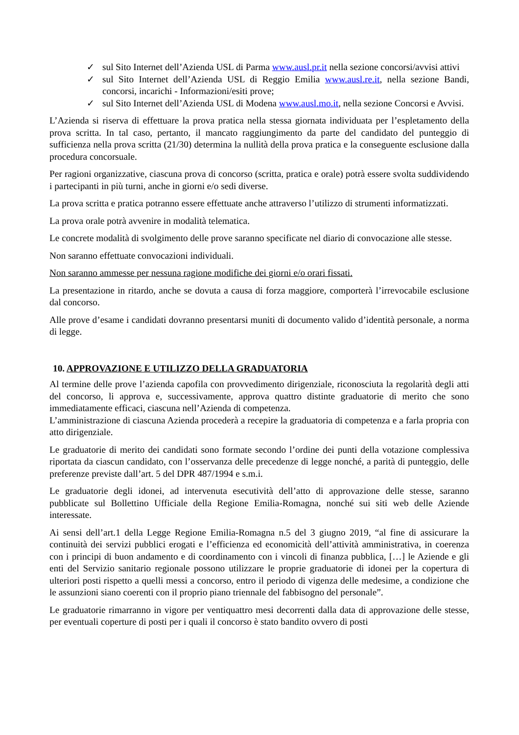✓ sul Sito Internet dell’Azienda USL di Parma www.ausl.pr.it nella sezione concorsi/avvisi attivi
✓ sul Sito Internet dell’Azienda USL di Reggio Emilia www.ausl.re.it, nella sezione Bandi, concorsi, incarichi - Informazioni/esiti prove;
✓ sul Sito Internet dell’Azienda USL di Modena www.ausl.mo.it, nella sezione Concorsi e Avvisi.
L’Azienda si riserva di effettuare la prova pratica nella stessa giornata individuata per l’espletamento della prova scritta. In tal caso, pertanto, il mancato raggiungimento da parte del candidato del punteggio di sufficienza nella prova scritta (21/30) determina la nullità della prova pratica e la conseguente esclusione dalla procedura concorsuale.
Per ragioni organizzative, ciascuna prova di concorso (scritta, pratica e orale) potrà essere svolta suddividendo i partecipanti in più turni, anche in giorni e/o sedi diverse.
La prova scritta e pratica potranno essere effettuate anche attraverso l’utilizzo di strumenti informatizzati.
La prova orale potrà avvenire in modalità telematica.
Le concrete modalità di svolgimento delle prove saranno specificate nel diario di convocazione alle stesse.
Non saranno effettuate convocazioni individuali.
Non saranno ammesse per nessuna ragione modifiche dei giorni e/o orari fissati.
La presentazione in ritardo, anche se dovuta a causa di forza maggiore, comporterà l’irrevocabile esclusione dal concorso.
Alle prove d’esame i candidati dovranno presentarsi muniti di documento valido d’identità personale, a norma di legge.
10. APPROVAZIONE E UTILIZZO DELLA GRADUATORIA
Al termine delle prove l’azienda capofila con provvedimento dirigenziale, riconosciuta la regolarità degli atti del concorso, li approva e, successivamente, approva quattro distinte graduatorie di merito che sono immediatamente efficaci, ciascuna nell’Azienda di competenza.
L’amministrazione di ciascuna Azienda procederà a recepire la graduatoria di competenza e a farla propria con atto dirigenziale.
Le graduatorie di merito dei candidati sono formate secondo l’ordine dei punti della votazione complessiva riportata da ciascun candidato, con l’osservanza delle precedenze di legge nonché, a parità di punteggio, delle preferenze previste dall’art. 5 del DPR 487/1994 e s.m.i.
Le graduatorie degli idonei, ad intervenuta esecutività dell’atto di approvazione delle stesse, saranno pubblicate sul Bollettino Ufficiale della Regione Emilia-Romagna, nonché sui siti web delle Aziende interessate.
Ai sensi dell’art.1 della Legge Regione Emilia-Romagna n.5 del 3 giugno 2019, “al fine di assicurare la continuità dei servizi pubblici erogati e l’efficienza ed economicità dell’attività amministrativa, in coerenza con i principi di buon andamento e di coordinamento con i vincoli di finanza pubblica, […] le Aziende e gli enti del Servizio sanitario regionale possono utilizzare le proprie graduatorie di idonei per la copertura di ulteriori posti rispetto a quelli messi a concorso, entro il periodo di vigenza delle medesime, a condizione che le assunzioni siano coerenti con il proprio piano triennale del fabbisogno del personale”.
Le graduatorie rimarranno in vigore per ventiquattro mesi decorrenti dalla data di approvazione delle stesse, per eventuali coperture di posti per i quali il concorso è stato bandito ovvero di posti